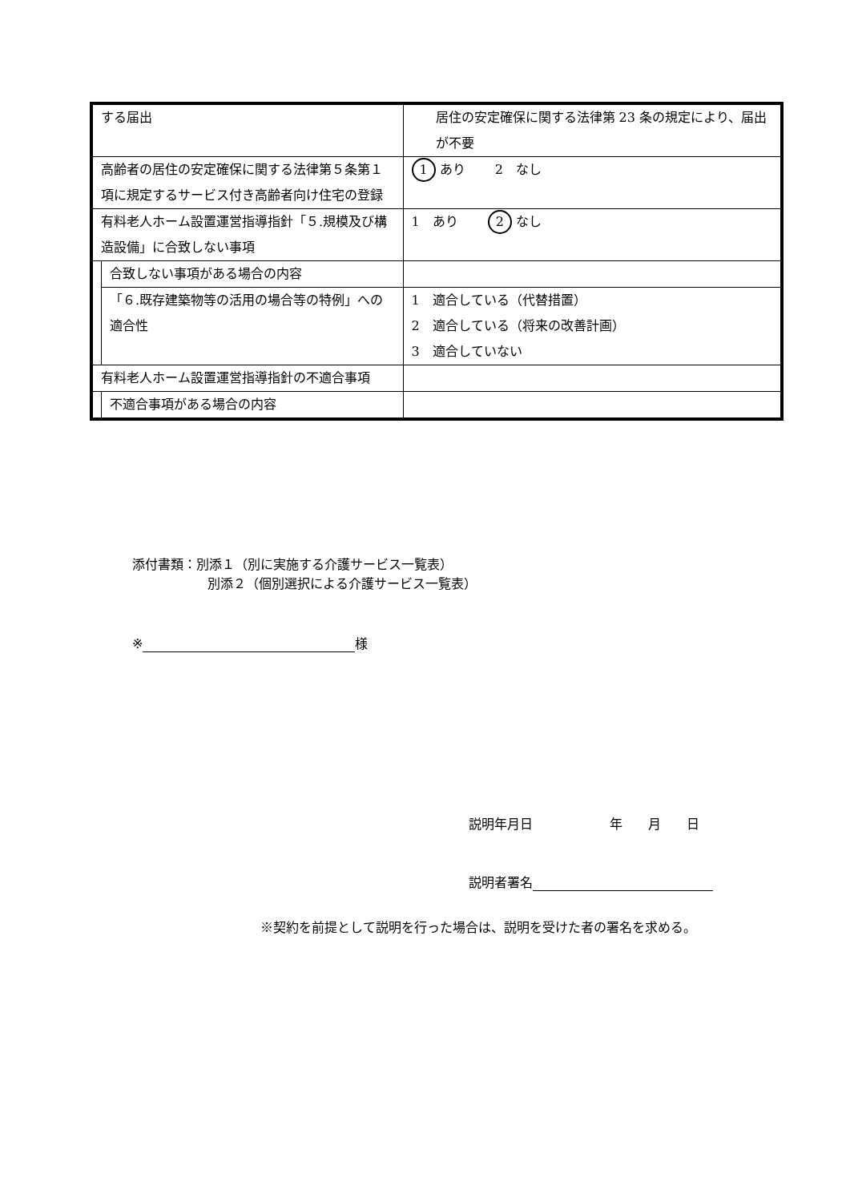| する届出 | | 居住の安定確保に関する法律第 23 条の規定により、届出が不要 |
| 高齢者の居住の安定確保に関する法律第５条第１項に規定するサービス付き高齢者向け住宅の登録 | | 1 あり 2 なし |
| 有料老人ホーム設置運営指導指針「５.規模及び構造設備」に合致しない事項 | | 1 あり 2 なし |
| | 合致しない事項がある場合の内容 | |
| | 「６.既存建築物等の活用の場合等の特例」への適合性 | 1 適合している（代替措置） 2 適合している（将来の改善計画） 3 適合していない |
| 有料老人ホーム設置運営指導指針の不適合事項 | | |
| | 不適合事項がある場合の内容 | |
添付書類：別添１（別に実施する介護サービス一覧表）
別添２（個別選択による介護サービス一覧表）
※ 様
説明年月日　　　　　　年　　月　　日
説明者署名
※契約を前提として説明を行った場合は、説明を受けた者の署名を求める。